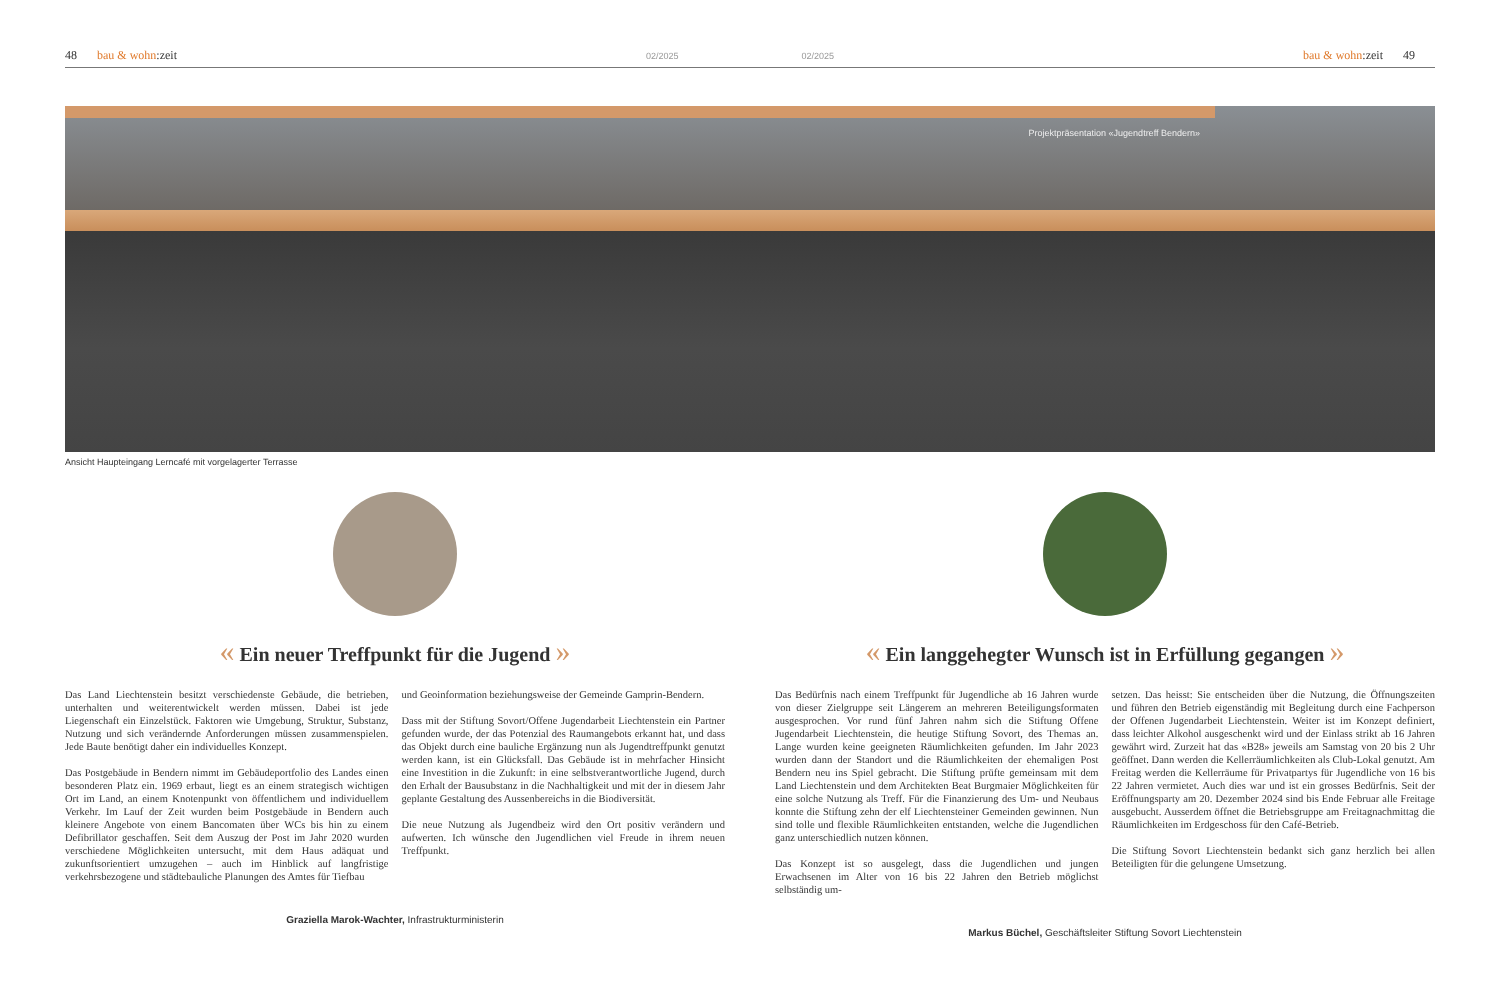48 bau & wohn:zeit
02/2025 02/2025
bau & wohn:zeit 49
Projektpräsentation «Jugendtreff Bendern»
Ansicht Haupteingang Lerncafé mit vorgelagerter Terrasse
« Ein neuer Treffpunkt für die Jugend »
Das Land Liechtenstein besitzt verschiedenste Gebäude, die betrieben, unterhalten und weiterentwickelt werden müssen. Dabei ist jede Liegenschaft ein Einzelstück. Faktoren wie Umgebung, Struktur, Substanz, Nutzung und sich verändernde Anforderungen müssen zusammenspielen. Jede Baute benötigt daher ein individuelles Konzept.
Das Postgebäude in Bendern nimmt im Gebäudeportfolio des Landes einen besonderen Platz ein. 1969 erbaut, liegt es an einem strategisch wichtigen Ort im Land, an einem Knotenpunkt von öffentlichem und individuellem Verkehr. Im Lauf der Zeit wurden beim Postgebäude in Bendern auch kleinere Angebote von einem Bancomaten über WCs bis hin zu einem Defibrillator geschaffen. Seit dem Auszug der Post im Jahr 2020 wurden verschiedene Möglichkeiten untersucht, mit dem Haus adäquat und zukunftsorientiert umzugehen – auch im Hinblick auf langfristige verkehrsbezogene und städtebauliche Planungen des Amtes für Tiefbau
und Geoinformation beziehungsweise der Gemeinde Gamprin-Bendern.
Dass mit der Stiftung Sovort/Offene Jugendarbeit Liechtenstein ein Partner gefunden wurde, der das Potenzial des Raumangebots erkannt hat, und dass das Objekt durch eine bauliche Ergänzung nun als Jugendtreffpunkt genutzt werden kann, ist ein Glücksfall. Das Gebäude ist in mehrfacher Hinsicht eine Investition in die Zukunft: in eine selbstverantwortliche Jugend, durch den Erhalt der Bausubstanz in die Nachhaltigkeit und mit der in diesem Jahr geplante Gestaltung des Aussenbereichs in die Biodiversität.
Die neue Nutzung als Jugendbeiz wird den Ort positiv verändern und aufwerten. Ich wünsche den Jugendlichen viel Freude in ihrem neuen Treffpunkt.
Graziella Marok-Wachter, Infrastrukturministerin
« Ein langgehegter Wunsch ist in Erfüllung gegangen »
Das Bedürfnis nach einem Treffpunkt für Jugendliche ab 16 Jahren wurde von dieser Zielgruppe seit Längerem an mehreren Beteiligungsformaten ausgesprochen. Vor rund fünf Jahren nahm sich die Stiftung Offene Jugendarbeit Liechtenstein, die heutige Stiftung Sovort, des Themas an. Lange wurden keine geeigneten Räumlichkeiten gefunden. Im Jahr 2023 wurden dann der Standort und die Räumlichkeiten der ehemaligen Post Bendern neu ins Spiel gebracht. Die Stiftung prüfte gemeinsam mit dem Land Liechtenstein und dem Architekten Beat Burgmaier Möglichkeiten für eine solche Nutzung als Treff. Für die Finanzierung des Um- und Neubaus konnte die Stiftung zehn der elf Liechtensteiner Gemeinden gewinnen. Nun sind tolle und flexible Räumlichkeiten entstanden, welche die Jugendlichen ganz unterschiedlich nutzen können.
Das Konzept ist so ausgelegt, dass die Jugendlichen und jungen Erwachsenen im Alter von 16 bis 22 Jahren den Betrieb möglichst selbständig um-
setzen. Das heisst: Sie entscheiden über die Nutzung, die Öffnungszeiten und führen den Betrieb eigenständig mit Begleitung durch eine Fachperson der Offenen Jugendarbeit Liechtenstein. Weiter ist im Konzept definiert, dass leichter Alkohol ausgeschenkt wird und der Einlass strikt ab 16 Jahren gewährt wird. Zurzeit hat das «B28» jeweils am Samstag von 20 bis 2 Uhr geöffnet. Dann werden die Kellerräumlichkeiten als Club-Lokal genutzt. Am Freitag werden die Kellerräume für Privatpartys für Jugendliche von 16 bis 22 Jahren vermietet. Auch dies war und ist ein grosses Bedürfnis. Seit der Eröffnungsparty am 20. Dezember 2024 sind bis Ende Februar alle Freitage ausgebucht. Ausserdem öffnet die Betriebsgruppe am Freitagnachmittag die Räumlichkeiten im Erdgeschoss für den Café-Betrieb.
Die Stiftung Sovort Liechtenstein bedankt sich ganz herzlich bei allen Beteiligten für die gelungene Umsetzung.
Markus Büchel, Geschäftsleiter Stiftung Sovort Liechtenstein